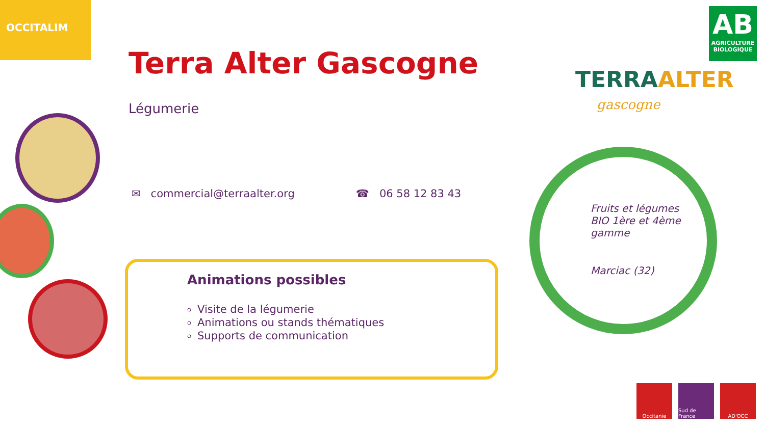OCCITALIM
Terra Alter Gascogne
Légumerie
✉ commercial@terraalter.org ☎ 06 58 12 83 43
Animations possibles
Visite de la légumerie
Animations ou stands thématiques
Supports de communication
TERRAALTER
gascogne
AB
AGRICULTURE
BIOLOGIQUE
Fruits et légumes BIO 1ère et 4ème gamme
Marciac (32)
Occitanie Sud de France
AD'OCC